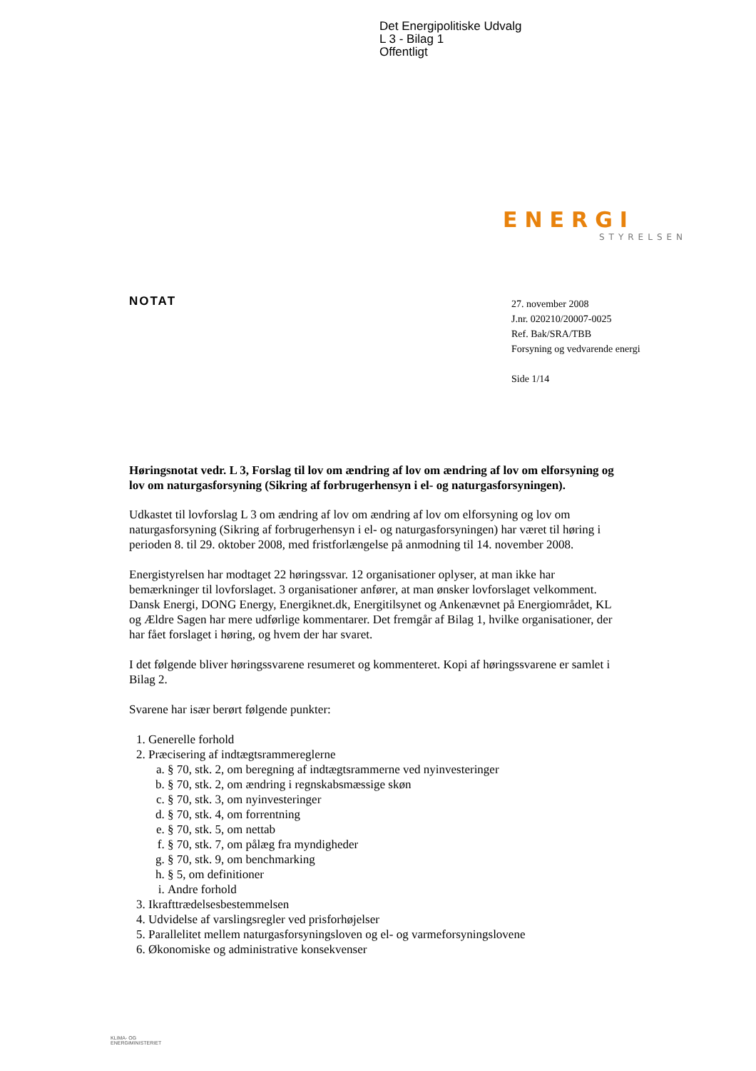Det Energipolitiske Udvalg
L 3 - Bilag 1
Offentligt
ENERGI
STYRELSEN
NOTAT
27. november 2008
J.nr. 020210/20007-0025
Ref. Bak/SRA/TBB
Forsyning og vedvarende energi
Side 1/14
Høringsnotat vedr. L 3, Forslag til lov om ændring af lov om ændring af lov om elforsyning og lov om naturgasforsyning (Sikring af forbrugerhensyn i el- og naturgasforsyningen).
Udkastet til lovforslag L 3 om ændring af lov om ændring af lov om elforsyning og lov om naturgasforsyning (Sikring af forbrugerhensyn i el- og naturgasforsyningen) har været til høring i perioden 8. til 29. oktober 2008, med fristforlængelse på anmodning til 14. november 2008.
Energistyrelsen har modtaget 22 høringssvar. 12 organisationer oplyser, at man ikke har bemærkninger til lovforslaget. 3 organisationer anfører, at man ønsker lovforslaget velkomment. Dansk Energi, DONG Energy, Energiknet.dk, Energitilsynet og Ankenævnet på Energiområdet, KL og Ældre Sagen har mere udførlige kommentarer. Det fremgår af Bilag 1, hvilke organisationer, der har fået forslaget i høring, og hvem der har svaret.
I det følgende bliver høringssvarene resumeret og kommenteret. Kopi af høringssvarene er samlet i Bilag 2.
Svarene har især berørt følgende punkter:
1. Generelle forhold
2. Præcisering af indtægtsrammereglerne
a. § 70, stk. 2, om beregning af indtægtsrammerne ved nyinvesteringer
b. § 70, stk. 2, om ændring i regnskabsmæssige skøn
c. § 70, stk. 3, om nyinvesteringer
d. § 70, stk. 4, om forrentning
e. § 70, stk. 5, om nettab
f. § 70, stk. 7, om pålæg fra myndigheder
g. § 70, stk. 9, om benchmarking
h. § 5, om definitioner
i. Andre forhold
3. Ikrafttrædelsesbestemmelsen
4. Udvidelse af varslingsregler ved prisforhøjelser
5. Parallelitet mellem naturgasforsyningsloven og el- og varmeforsyningslovene
6. Økonomiske og administrative konsekvenser
KLIMA- OG
ENERGIMINISTERIET